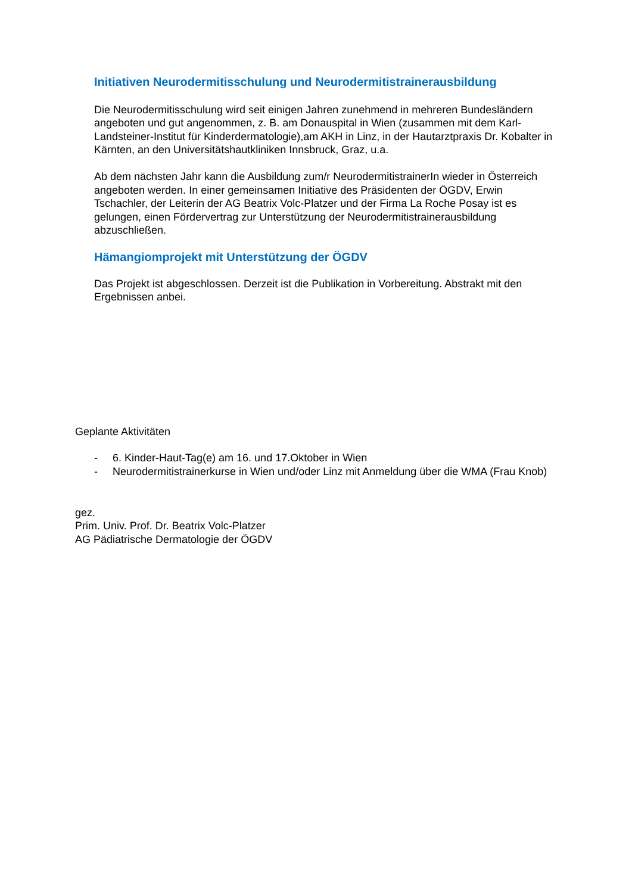Initiativen Neurodermitisschulung und Neurodermitistrainerausbildung
Die Neurodermitisschulung wird seit einigen Jahren zunehmend in mehreren Bundesländern angeboten und gut angenommen, z. B. am Donauspital in Wien (zusammen mit dem Karl-Landsteiner-Institut für Kinderdermatologie),am AKH in Linz, in der Hautarztpraxis Dr. Kobalter in Kärnten, an den Universitätshautkliniken Innsbruck, Graz, u.a.
Ab dem nächsten Jahr kann die Ausbildung zum/r NeurodermitistrainerIn wieder in Österreich angeboten werden. In einer gemeinsamen Initiative des Präsidenten der ÖGDV, Erwin Tschachler, der Leiterin der AG Beatrix Volc-Platzer und der Firma La Roche Posay ist es gelungen, einen Fördervertrag zur Unterstützung der Neurodermitistrainerausbildung abzuschließen.
Hämangiomprojekt mit Unterstützung der ÖGDV
Das Projekt ist abgeschlossen. Derzeit ist die Publikation in Vorbereitung. Abstrakt mit den Ergebnissen anbei.
Geplante Aktivitäten
- 6. Kinder-Haut-Tag(e) am 16. und 17.Oktober in Wien
- Neurodermitistrainerkurse in Wien und/oder Linz mit Anmeldung über die WMA (Frau Knob)
gez.
Prim. Univ. Prof. Dr. Beatrix Volc-Platzer
AG Pädiatrische Dermatologie der ÖGDV